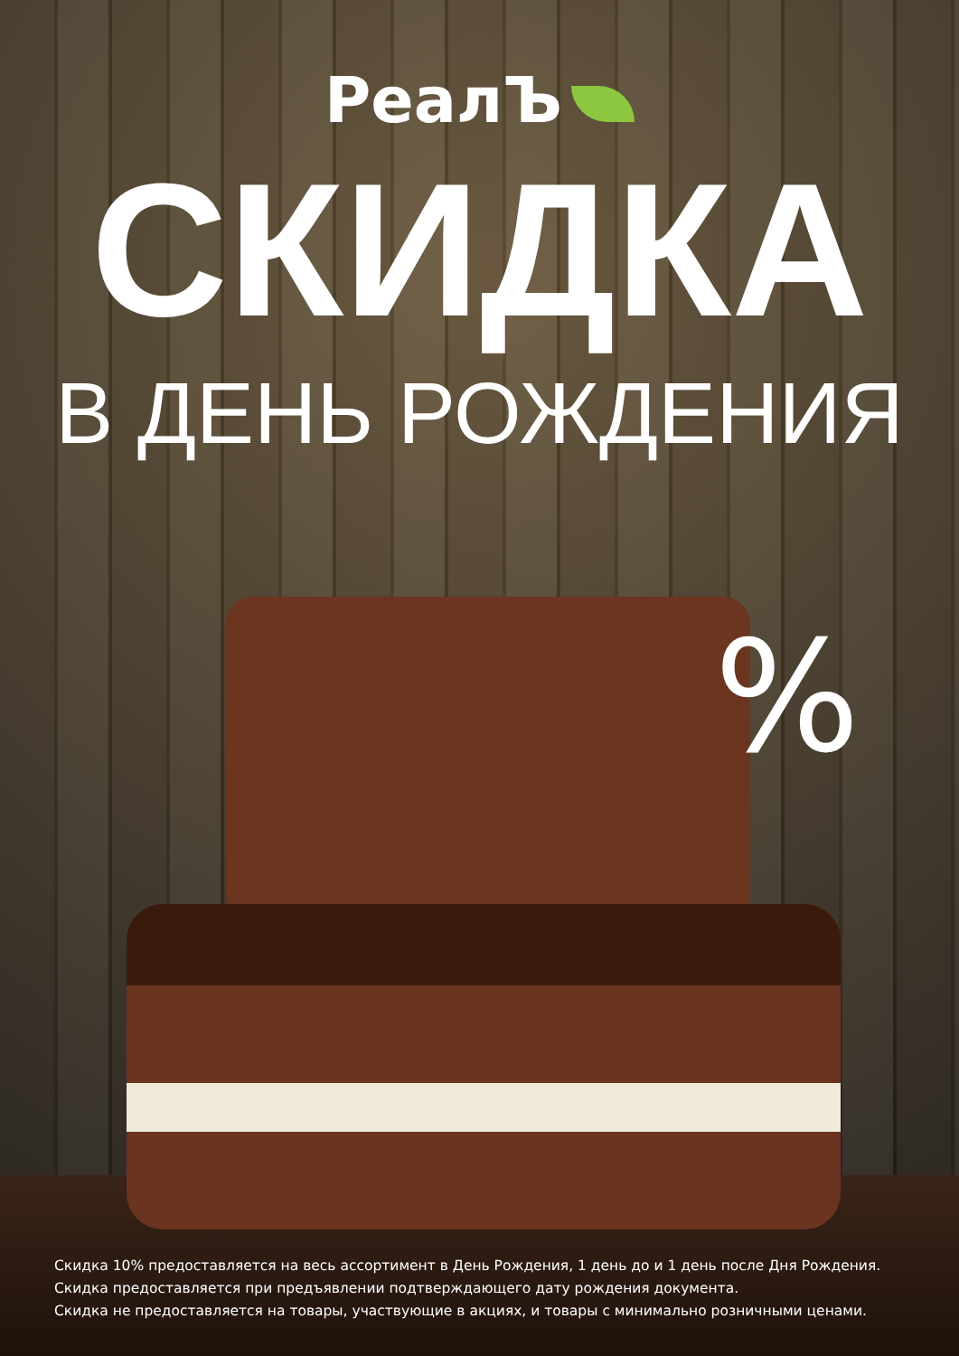РеалЪ
СКИДКА
В ДЕНЬ РОЖДЕНИЯ
%
Скидка 10% предоставляется на весь ассортимент в День Рождения, 1 день до и 1 день после Дня Рождения.
Скидка предоставляется при предъявлении подтверждающего дату рождения документа.
Скидка не предоставляется на товары, участвующие в акциях, и товары с минимально розничными ценами.